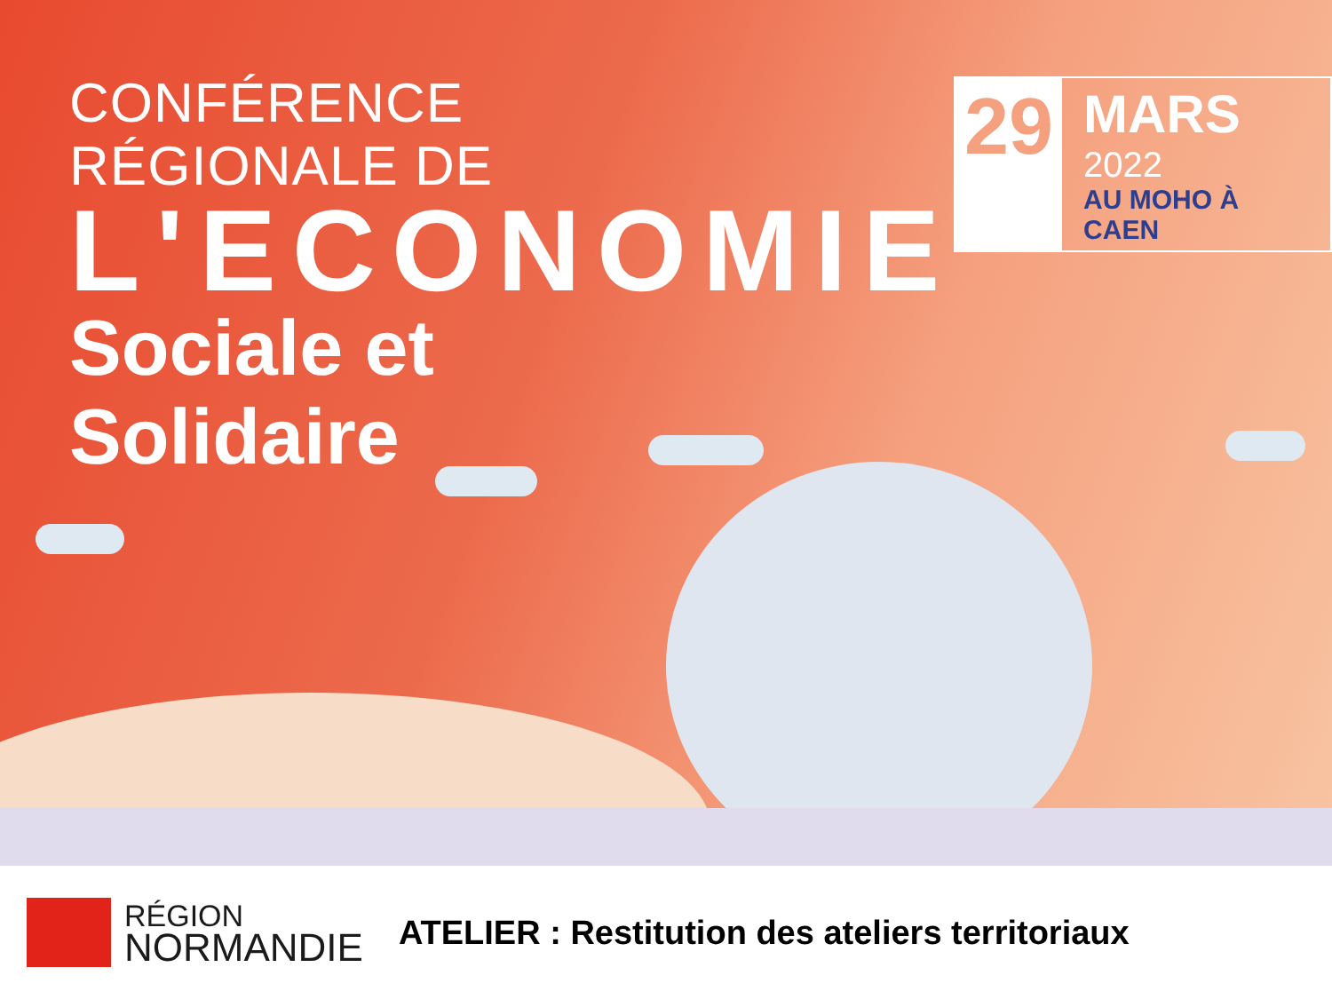CONFÉRENCE RÉGIONALE DE
L'ECONOMIE
Sociale et Solidaire
29
MARS 2022
AU MOHO À CAEN
RÉGION
NORMANDIE
ATELIER : Restitution des ateliers territoriaux